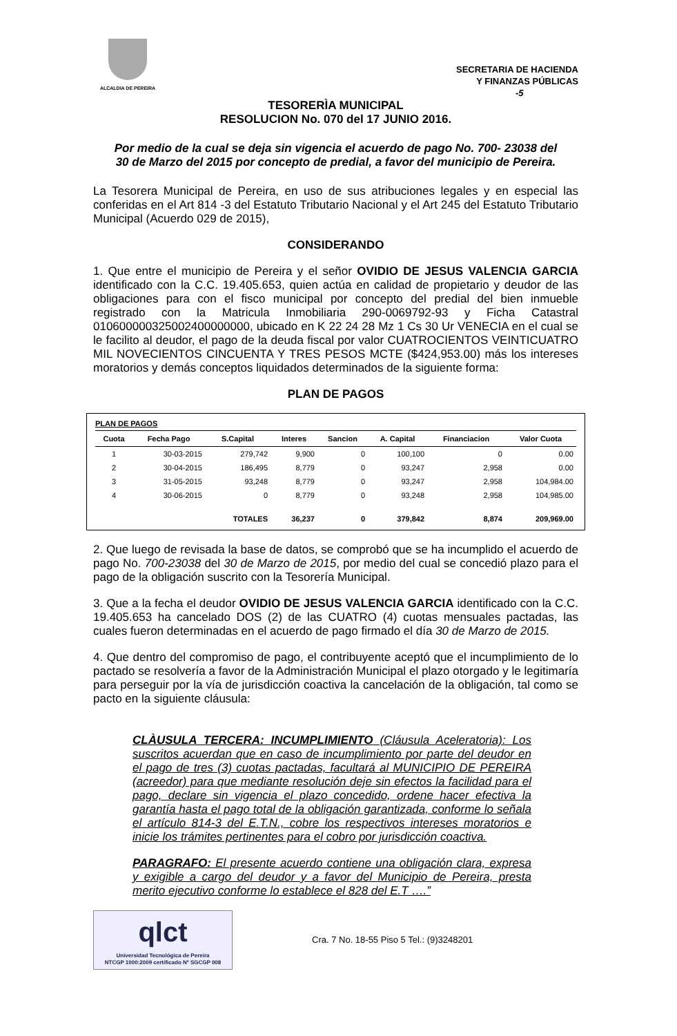ALCALDIA DE PEREIRA
SECRETARIA DE HACIENDA
Y FINANZAS PÚBLICAS
-5
TESORERÌA MUNICIPAL
RESOLUCION No. 070 del 17 JUNIO 2016.
Por medio de la cual se deja sin vigencia el acuerdo de pago No. 700- 23038 del 30 de Marzo del 2015 por concepto de predial, a favor del municipio de Pereira.
La Tesorera Municipal de Pereira, en uso de sus atribuciones legales y en especial las conferidas en el Art 814 -3 del Estatuto Tributario Nacional y el Art 245 del Estatuto Tributario Municipal (Acuerdo 029 de 2015),
CONSIDERANDO
1. Que entre el municipio de Pereira y el señor OVIDIO DE JESUS VALENCIA GARCIA identificado con la C.C. 19.405.653, quien actúa en calidad de propietario y deudor de las obligaciones para con el fisco municipal por concepto del predial del bien inmueble registrado con la Matricula Inmobiliaria 290-0069792-93 y Ficha Catastral 010600000325002400000000, ubicado en K 22 24 28 Mz 1 Cs 30 Ur VENECIA en el cual se le facilito al deudor, el pago de la deuda fiscal por valor CUATROCIENTOS VEINTICUATRO MIL NOVECIENTOS CINCUENTA Y TRES PESOS MCTE ($424,953.00) más los intereses moratorios y demás conceptos liquidados determinados de la siguiente forma:
PLAN DE PAGOS
PLAN DE PAGOS
| Cuota | Fecha Pago | S.Capital | Interes | Sancion | A. Capital | Financiacion | Valor Cuota |
| --- | --- | --- | --- | --- | --- | --- | --- |
| 1 | 30-03-2015 | 279,742 | 9,900 | 0 | 100,100 | 0 | 0.00 |
| 2 | 30-04-2015 | 186,495 | 8,779 | 0 | 93,247 | 2,958 | 0.00 |
| 3 | 31-05-2015 | 93,248 | 8,779 | 0 | 93,247 | 2,958 | 104,984.00 |
| 4 | 30-06-2015 | 0 | 8,779 | 0 | 93,248 | 2,958 | 104,985.00 |
| | | TOTALES | 36,237 | 0 | 379,842 | 8,874 | 209,969.00 |
2. Que luego de revisada la base de datos, se comprobó que se ha incumplido el acuerdo de pago No. 700-23038 del 30 de Marzo de 2015, por medio del cual se concedió plazo para el pago de la obligación suscrito con la Tesorería Municipal.
3. Que a la fecha el deudor OVIDIO DE JESUS VALENCIA GARCIA identificado con la C.C. 19.405.653 ha cancelado DOS (2) de las CUATRO (4) cuotas mensuales pactadas, las cuales fueron determinadas en el acuerdo de pago firmado el día 30 de Marzo de 2015.
4. Que dentro del compromiso de pago, el contribuyente aceptó que el incumplimiento de lo pactado se resolvería a favor de la Administración Municipal el plazo otorgado y le legitimaría para perseguir por la vía de jurisdicción coactiva la cancelación de la obligación, tal como se pacto en la siguiente cláusula:
CLÀUSULA TERCERA: INCUMPLIMIENTO (Cláusula Aceleratoria): Los suscritos acuerdan que en caso de incumplimiento por parte del deudor en el pago de tres (3) cuotas pactadas, facultará al MUNICIPIO DE PEREIRA (acreedor) para que mediante resolución deje sin efectos la facilidad para el pago, declare sin vigencia el plazo concedido, ordene hacer efectiva la garantía hasta el pago total de la obligación garantizada, conforme lo señala el artículo 814-3 del E.T.N., cobre los respectivos intereses moratorios e inicie los trámites pertinentes para el cobro por jurisdicción coactiva.
PARAGRAFO: El presente acuerdo contiene una obligación clara, expresa y exigible a cargo del deudor y a favor del Municipio de Pereira, presta merito ejecutivo conforme lo establece el 828 del E.T ….”
qlct
Universidad Tecnológica de Pereira
NTCGP 1000:2009 certificado Nº SGCGP 008
Cra. 7 No. 18-55 Piso 5 Tel.: (9)3248201